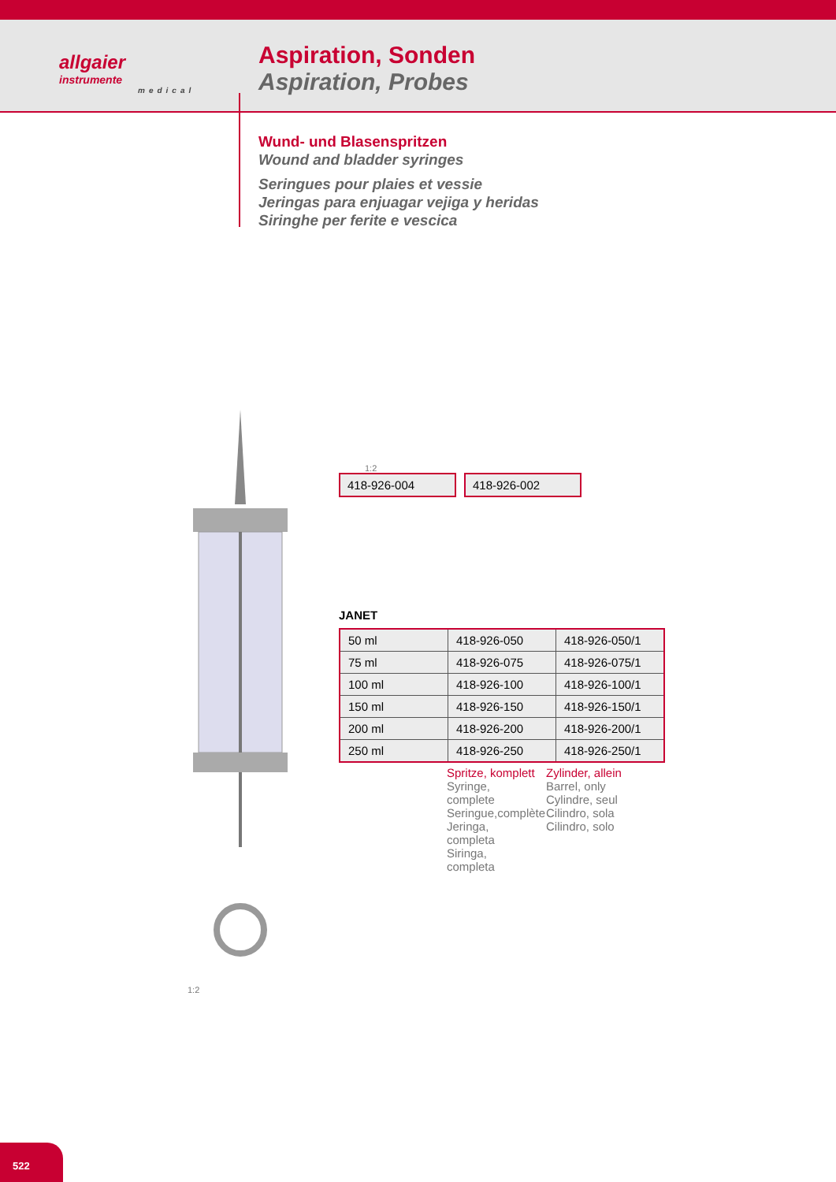allgaier
instrumente
medical
Aspiration, Sonden
Aspiration, Probes
Wund- und Blasenspritzen
Wound and bladder syringes
Seringues pour plaies et vessie
Jeringas para enjuagar vejiga y heridas
Siringhe per ferite e vescica
1:2
1:2
418-926-004
418-926-002
JANET
| 50 ml | 418-926-050 | 418-926-050/1 |
| 75 ml | 418-926-075 | 418-926-075/1 |
| 100 ml | 418-926-100 | 418-926-100/1 |
| 150 ml | 418-926-150 | 418-926-150/1 |
| 200 ml | 418-926-200 | 418-926-200/1 |
| 250 ml | 418-926-250 | 418-926-250/1 |
Spritze, komplett
Syringe, complete
Seringue,complète
Jeringa, completa
Siringa, completa
Zylinder, allein
Barrel, only
Cylindre, seul
Cilindro, sola
Cilindro, solo
522